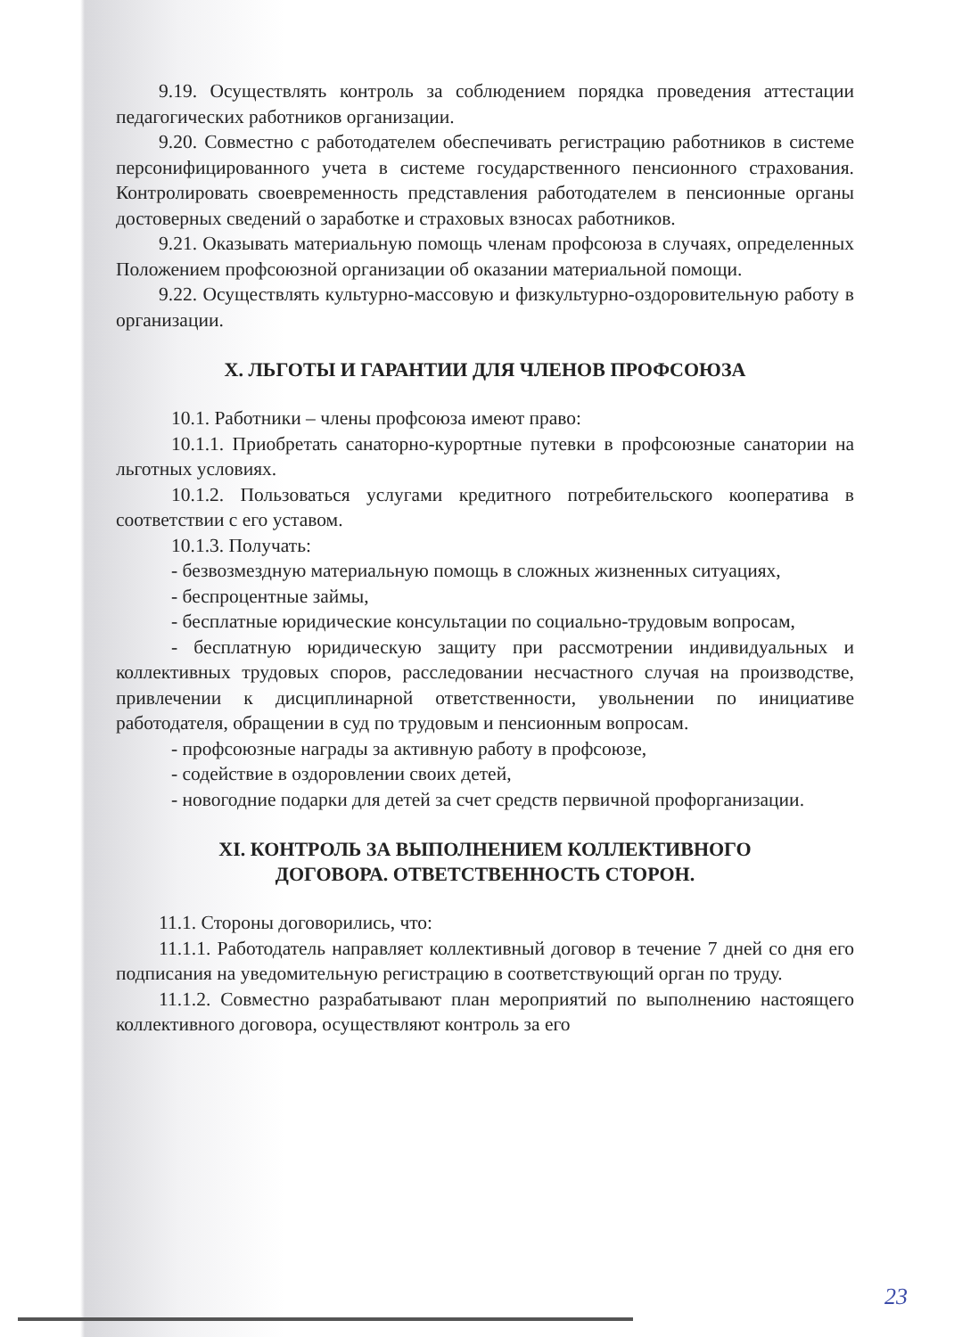9.19. Осуществлять контроль за соблюдением порядка проведения аттестации педагогических работников организации.
9.20. Совместно с работодателем обеспечивать регистрацию работников в системе персонифицированного учета в системе государственного пенсионного страхования. Контролировать своевременность представления работодателем в пенсионные органы достоверных сведений о заработке и страховых взносах работников.
9.21. Оказывать материальную помощь членам профсоюза в случаях, определенных Положением профсоюзной организации об оказании материальной помощи.
9.22. Осуществлять культурно-массовую и физкультурно-оздоровительную работу в организации.
X. ЛЬГОТЫ И ГАРАНТИИ ДЛЯ ЧЛЕНОВ ПРОФСОЮЗА
10.1. Работники – члены профсоюза имеют право:
10.1.1. Приобретать санаторно-курортные путевки в профсоюзные санатории на льготных условиях.
10.1.2. Пользоваться услугами кредитного потребительского кооператива в соответствии с его уставом.
10.1.3. Получать:
- безвозмездную материальную помощь в сложных жизненных ситуациях,
- беспроцентные займы,
- бесплатные юридические консультации по социально-трудовым вопросам,
- бесплатную юридическую защиту при рассмотрении индивидуальных и коллективных трудовых споров, расследовании несчастного случая на производстве, привлечении к дисциплинарной ответственности, увольнении по инициативе работодателя, обращении в суд по трудовым и пенсионным вопросам.
- профсоюзные награды за активную работу в профсоюзе,
- содействие в оздоровлении своих детей,
- новогодние подарки для детей за счет средств первичной профорганизации.
XI. КОНТРОЛЬ ЗА ВЫПОЛНЕНИЕМ КОЛЛЕКТИВНОГО
ДОГОВОРА. ОТВЕТСТВЕННОСТЬ СТОРОН.
11.1. Стороны договорились, что:
11.1.1. Работодатель направляет коллективный договор в течение 7 дней со дня его подписания на уведомительную регистрацию в соответствующий орган по труду.
11.1.2. Совместно разрабатывают план мероприятий по выполнению настоящего коллективного договора, осуществляют контроль за его
23